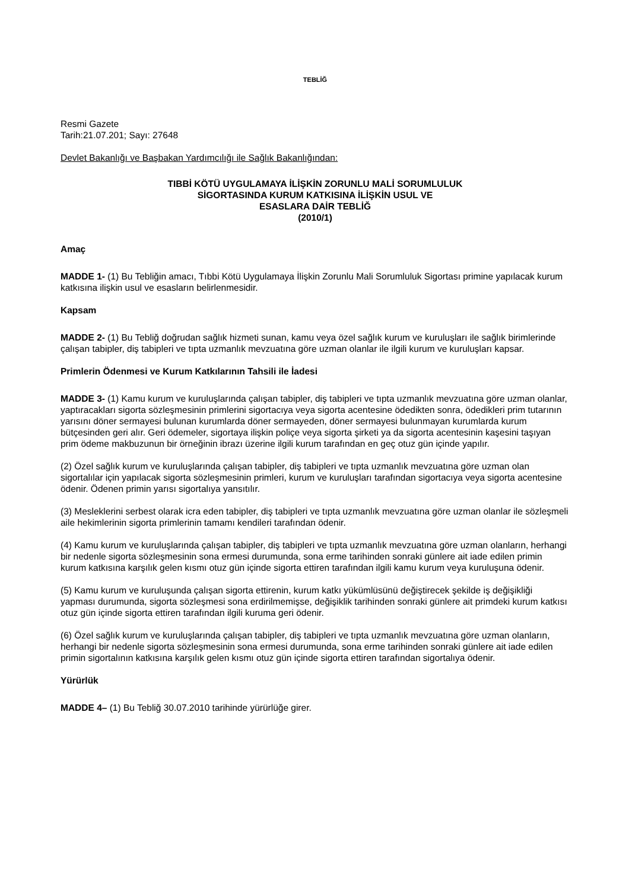TEBLİĞ
Resmi Gazete
Tarih:21.07.201; Sayı: 27648
Devlet Bakanlığı ve Başbakan Yardımcılığı ile Sağlık Bakanlığından:
TIBBİ KÖTÜ UYGULAMAYA İLİŞKİN ZORUNLU MALİ SORUMLULUK
SİGORTASINDA KURUM KATKISINA İLİŞKİN USUL VE
ESASLARA DAİR TEBLİĞ
(2010/1)
Amaç
MADDE 1- (1) Bu Tebliğin amacı, Tıbbi Kötü Uygulamaya İlişkin Zorunlu Mali Sorumluluk Sigortası primine yapılacak kurum katkısına ilişkin usul ve esasların belirlenmesidir.
Kapsam
MADDE 2- (1) Bu Tebliğ doğrudan sağlık hizmeti sunan, kamu veya özel sağlık kurum ve kuruluşları ile sağlık birimlerinde çalışan tabipler, diş tabipleri ve tıpta uzmanlık mevzuatına göre uzman olanlar ile ilgili kurum ve kuruluşları kapsar.
Primlerin Ödenmesi ve Kurum Katkılarının Tahsili ile İadesi
MADDE 3- (1) Kamu kurum ve kuruluşlarında çalışan tabipler, diş tabipleri ve tıpta uzmanlık mevzuatına göre uzman olanlar, yaptıracakları sigorta sözleşmesinin primlerini sigortacıya veya sigorta acentesine ödedikten sonra, ödedikleri prim tutarının yarısını döner sermayesi bulunan kurumlarda döner sermayeden, döner sermayesi bulunmayan kurumlarda kurum bütçesinden geri alır. Geri ödemeler, sigortaya ilişkin poliçe veya sigorta şirketi ya da sigorta acentesinin kaşesini taşıyan prim ödeme makbuzunun bir örneğinin ibrazı üzerine ilgili kurum tarafından en geç otuz gün içinde yapılır.
(2) Özel sağlık kurum ve kuruluşlarında çalışan tabipler, diş tabipleri ve tıpta uzmanlık mevzuatına göre uzman olan sigortalılar için yapılacak sigorta sözleşmesinin primleri, kurum ve kuruluşları tarafından sigortacıya veya sigorta acentesine ödenir. Ödenen primin yarısı sigortalıya yansıtılır.
(3) Mesleklerini serbest olarak icra eden tabipler, diş tabipleri ve tıpta uzmanlık mevzuatına göre uzman olanlar ile sözleşmeli aile hekimlerinin sigorta primlerinin tamamı kendileri tarafından ödenir.
(4) Kamu kurum ve kuruluşlarında çalışan tabipler, diş tabipleri ve tıpta uzmanlık mevzuatına göre uzman olanların, herhangi bir nedenle sigorta sözleşmesinin sona ermesi durumunda, sona erme tarihinden sonraki günlere ait iade edilen primin kurum katkısına karşılık gelen kısmı otuz gün içinde sigorta ettiren tarafından ilgili kamu kurum veya kuruluşuna ödenir.
(5) Kamu kurum ve kuruluşunda çalışan sigorta ettirenin, kurum katkı yükümlüsünü değiştirecek şekilde iş değişikliği yapması durumunda, sigorta sözleşmesi sona erdirilmemişse, değişiklik tarihinden sonraki günlere ait primdeki kurum katkısı otuz gün içinde sigorta ettiren tarafından ilgili kuruma geri ödenir.
(6) Özel sağlık kurum ve kuruluşlarında çalışan tabipler, diş tabipleri ve tıpta uzmanlık mevzuatına göre uzman olanların, herhangi bir nedenle sigorta sözleşmesinin sona ermesi durumunda, sona erme tarihinden sonraki günlere ait iade edilen primin sigortalının katkısına karşılık gelen kısmı otuz gün içinde sigorta ettiren tarafından sigortalıya ödenir.
Yürürlük
MADDE 4– (1) Bu Tebliğ 30.07.2010 tarihinde yürürlüğe girer.